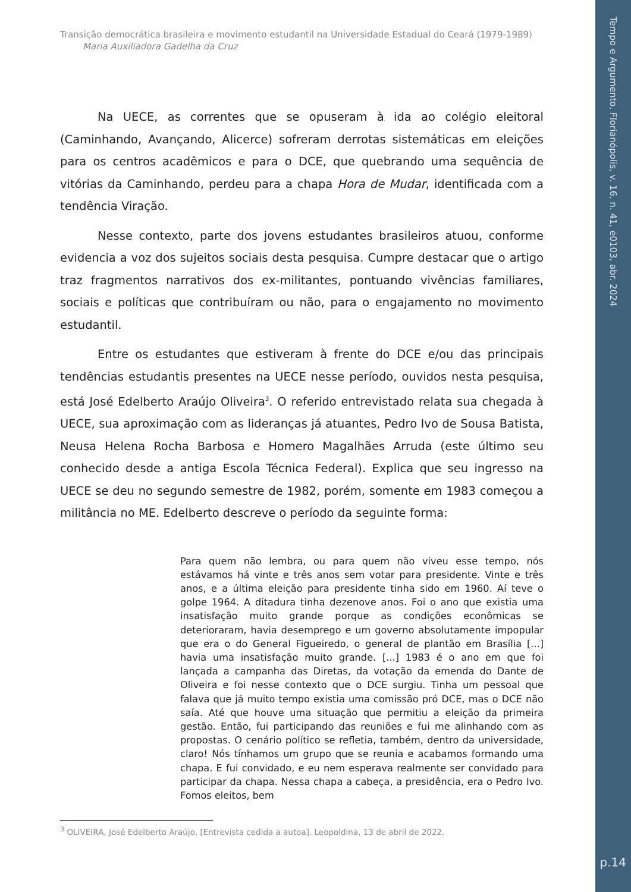Tempo e Argumento, Florianópolis, v. 16, n. 41, e0103, abr. 2024
p.14
Transição democrática brasileira e movimento estudantil na Universidade Estadual do Ceará (1979-1989)
Maria Auxiliadora Gadelha da Cruz
Na UECE, as correntes que se opuseram à ida ao colégio eleitoral (Caminhando, Avançando, Alicerce) sofreram derrotas sistemáticas em eleições para os centros acadêmicos e para o DCE, que quebrando uma sequência de vitórias da Caminhando, perdeu para a chapa Hora de Mudar, identificada com a tendência Viração.
Nesse contexto, parte dos jovens estudantes brasileiros atuou, conforme evidencia a voz dos sujeitos sociais desta pesquisa. Cumpre destacar que o artigo traz fragmentos narrativos dos ex-militantes, pontuando vivências familiares, sociais e políticas que contribuíram ou não, para o engajamento no movimento estudantil.
Entre os estudantes que estiveram à frente do DCE e/ou das principais tendências estudantis presentes na UECE nesse período, ouvidos nesta pesquisa, está José Edelberto Araújo Oliveira<sup>3</sup>. O referido entrevistado relata sua chegada à UECE, sua aproximação com as lideranças já atuantes, Pedro Ivo de Sousa Batista, Neusa Helena Rocha Barbosa e Homero Magalhães Arruda (este último seu conhecido desde a antiga Escola Técnica Federal). Explica que seu ingresso na UECE se deu no segundo semestre de 1982, porém, somente em 1983 começou a militância no ME. Edelberto descreve o período da seguinte forma:
Para quem não lembra, ou para quem não viveu esse tempo, nós estávamos há vinte e três anos sem votar para presidente. Vinte e três anos, e a última eleição para presidente tinha sido em 1960. Aí teve o golpe 1964. A ditadura tinha dezenove anos. Foi o ano que existia uma insatisfação muito grande porque as condições econômicas se deterioraram, havia desemprego e um governo absolutamente impopular que era o do General Figueiredo, o general de plantão em Brasília [...] havia uma insatisfação muito grande. [...] 1983 é o ano em que foi lançada a campanha das Diretas, da votação da emenda do Dante de Oliveira e foi nesse contexto que o DCE surgiu. Tinha um pessoal que falava que já muito tempo existia uma comissão pró DCE, mas o DCE não saía. Até que houve uma situação que permitiu a eleição da primeira gestão. Então, fui participando das reuniões e fui me alinhando com as propostas. O cenário político se refletia, também, dentro da universidade, claro! Nós tínhamos um grupo que se reunia e acabamos formando uma chapa. E fui convidado, e eu nem esperava realmente ser convidado para participar da chapa. Nessa chapa a cabeça, a presidência, era o Pedro Ivo. Fomos eleitos, bem
<sup>3</sup> OLIVEIRA, José Edelberto Araújo, [Entrevista cedida a autoa]. Leopoldina, 13 de abril de 2022.